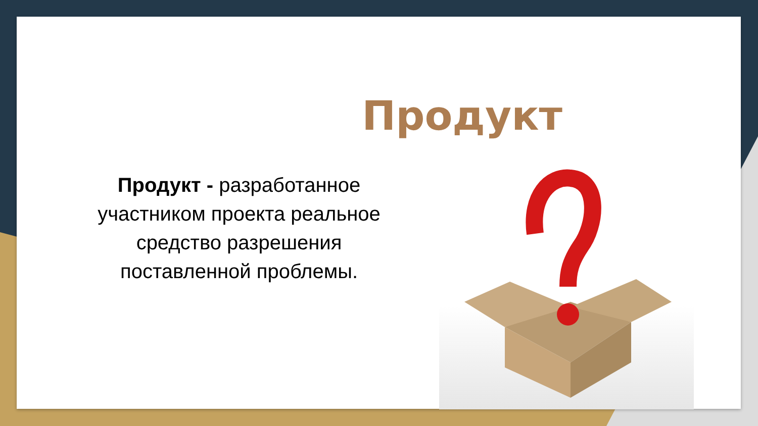Продукт
Продукт - разработанное участником проекта реальное средство разрешения поставленной проблемы.